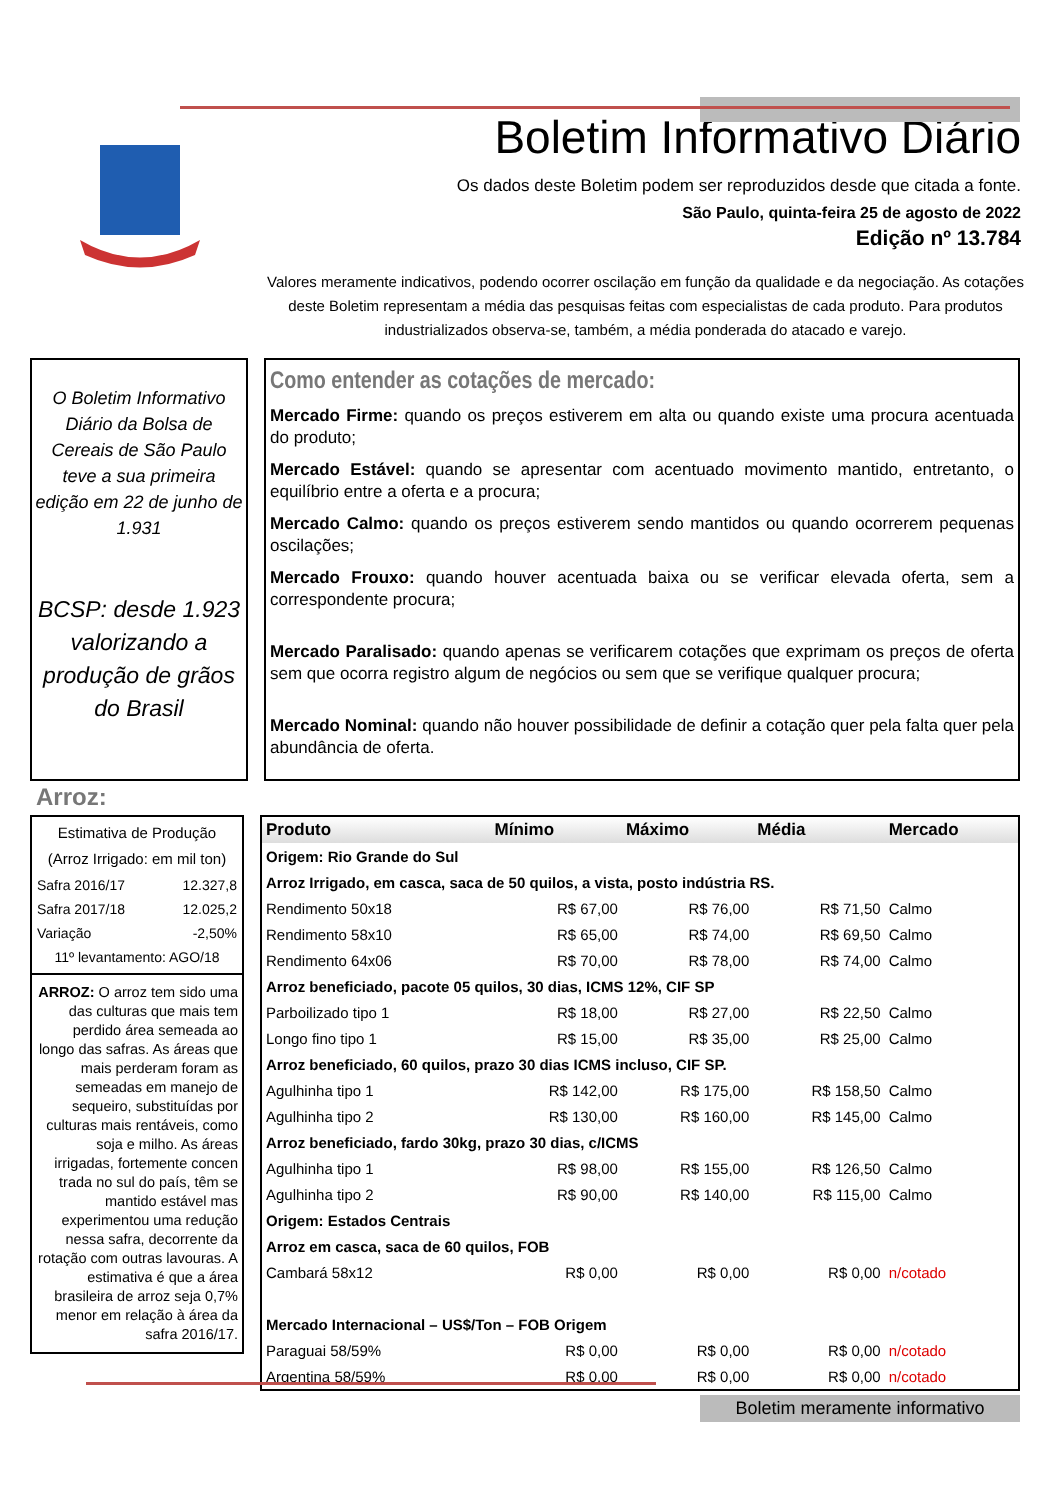Boletim Informativo Diário
Os dados deste Boletim podem ser reproduzidos desde que citada a fonte.
São Paulo, quinta-feira 25 de agosto de 2022
Edição nº 13.784
Valores meramente indicativos, podendo ocorrer oscilação em função da qualidade e da negociação. As cotações deste Boletim representam a média das pesquisas feitas com especialistas de cada produto. Para produtos industrializados observa-se, também, a média ponderada do atacado e varejo.
O Boletim Informativo Diário da Bolsa de Cereais de São Paulo teve a sua primeira edição em 22 de junho de 1.931
BCSP: desde 1.923 valorizando a produção de grãos do Brasil
Como entender as cotações de mercado:
Mercado Firme: quando os preços estiverem em alta ou quando existe uma procura acentuada do produto;
Mercado Estável: quando se apresentar com acentuado movimento mantido, entretanto, o equilíbrio entre a oferta e a procura;
Mercado Calmo: quando os preços estiverem sendo mantidos ou quando ocorrerem pequenas oscilações;
Mercado Frouxo: quando houver acentuada baixa ou se verificar elevada oferta, sem a correspondente procura;
Mercado Paralisado: quando apenas se verificarem cotações que exprimam os preços de oferta sem que ocorra registro algum de negócios ou sem que se verifique qualquer procura;
Mercado Nominal: quando não houver possibilidade de definir a cotação quer pela falta quer pela abundância de oferta.
Arroz:
Estimativa de Produção
(Arroz Irrigado: em mil ton)
| Safra 2016/17 | 12.327,8 |
| Safra 2017/18 | 12.025,2 |
| Variação | -2,50% |
| 11º levantamento: AGO/18 | |
ARROZ: O arroz tem sido uma das culturas que mais tem perdido área semeada ao longo das safras. As áreas que mais perderam foram as semeadas em manejo de sequeiro, substituídas por culturas mais rentáveis, como soja e milho. As áreas irrigadas, fortemente concen trada no sul do país, têm se mantido estável mas experimentou uma redução nessa safra, decorrente da rotação com outras lavouras. A estimativa é que a área brasileira de arroz seja 0,7% menor em relação à área da safra 2016/17.
| Produto | Mínimo | Máximo | Média | Mercado |
| --- | --- | --- | --- | --- |
| Origem: Rio Grande do Sul | | | | |
| Arroz Irrigado, em casca, saca de 50 quilos, a vista, posto indústria RS. | | | | |
| Rendimento 50x18 | R$ 67,00 | R$ 76,00 | R$ 71,50 | Calmo |
| Rendimento 58x10 | R$ 65,00 | R$ 74,00 | R$ 69,50 | Calmo |
| Rendimento 64x06 | R$ 70,00 | R$ 78,00 | R$ 74,00 | Calmo |
| Arroz beneficiado, pacote 05 quilos, 30 dias, ICMS 12%, CIF SP | | | | |
| Parboilizado tipo 1 | R$ 18,00 | R$ 27,00 | R$ 22,50 | Calmo |
| Longo fino tipo 1 | R$ 15,00 | R$ 35,00 | R$ 25,00 | Calmo |
| Arroz beneficiado, 60 quilos, prazo 30 dias ICMS incluso, CIF SP. | | | | |
| Agulhinha tipo 1 | R$ 142,00 | R$ 175,00 | R$ 158,50 | Calmo |
| Agulhinha tipo 2 | R$ 130,00 | R$ 160,00 | R$ 145,00 | Calmo |
| Arroz beneficiado, fardo 30kg, prazo 30 dias, c/ICMS | | | | |
| Agulhinha tipo 1 | R$ 98,00 | R$ 155,00 | R$ 126,50 | Calmo |
| Agulhinha tipo 2 | R$ 90,00 | R$ 140,00 | R$ 115,00 | Calmo |
| Origem: Estados Centrais | | | | |
| Arroz em casca, saca de 60 quilos, FOB | | | | |
| Cambará 58x12 | R$ 0,00 | R$ 0,00 | R$ 0,00 | n/cotado |
| Mercado Internacional – US$/Ton – FOB Origem | | | | |
| Paraguai 58/59% | R$ 0,00 | R$ 0,00 | R$ 0,00 | n/cotado |
| Argentina 58/59% | R$ 0,00 | R$ 0,00 | R$ 0,00 | n/cotado |
Boletim meramente informativo